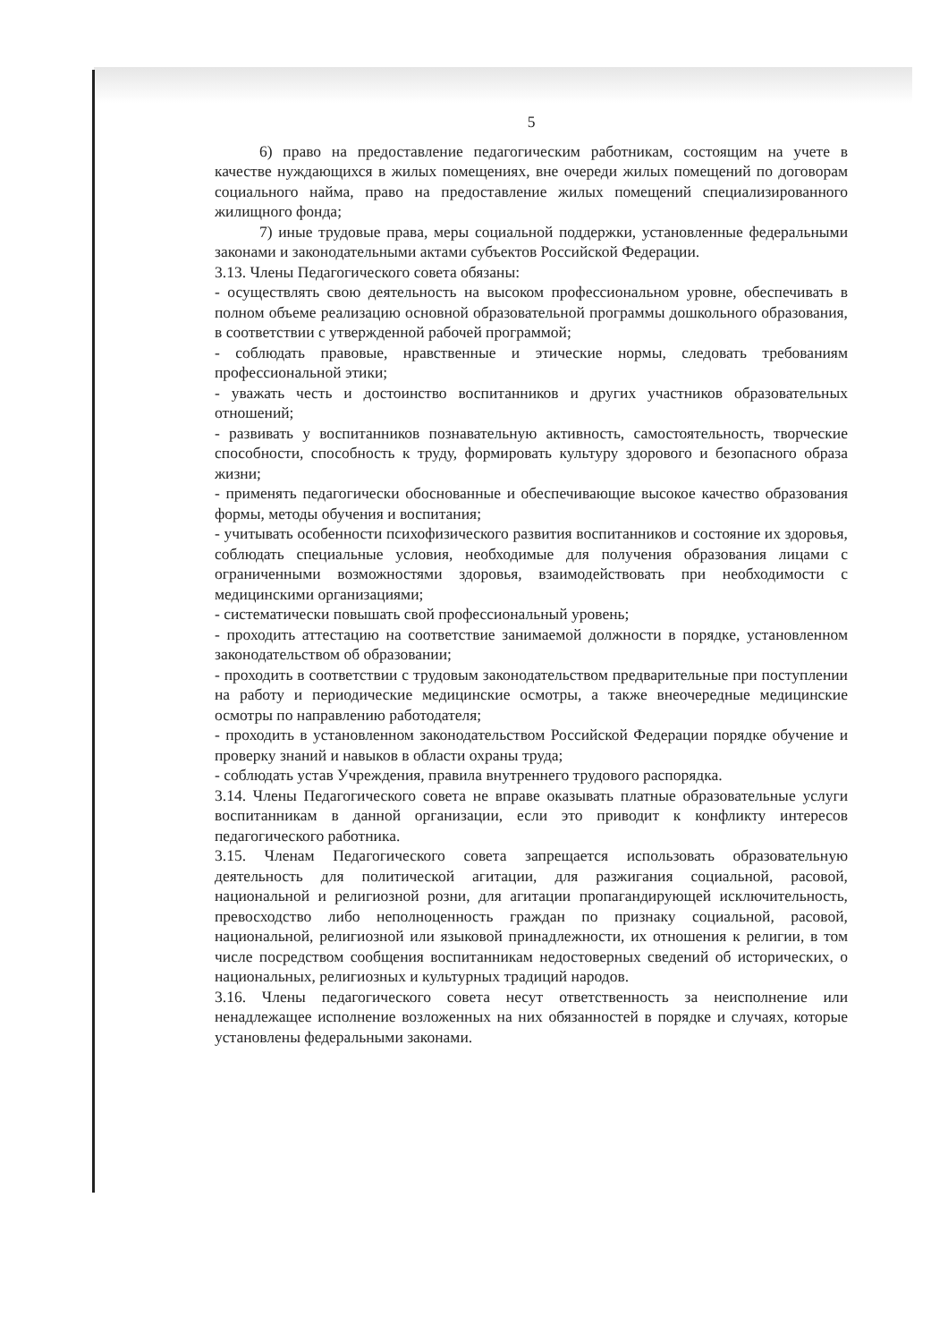5
6) право на предоставление педагогическим работникам, состоящим на учете в качестве нуждающихся в жилых помещениях, вне очереди жилых помещений по договорам социального найма, право на предоставление жилых помещений специализированного жилищного фонда;
7) иные трудовые права, меры социальной поддержки, установленные федеральными законами и законодательными актами субъектов Российской Федерации.
3.13. Члены Педагогического совета обязаны:
- осуществлять свою деятельность на высоком профессиональном уровне, обеспечивать в полном объеме реализацию основной образовательной программы дошкольного образования, в соответствии с утвержденной рабочей программой;
- соблюдать правовые, нравственные и этические нормы, следовать требованиям профессиональной этики;
- уважать честь и достоинство воспитанников и других участников образовательных отношений;
- развивать у воспитанников познавательную активность, самостоятельность, творческие способности, способность к труду, формировать культуру здорового и безопасного образа жизни;
- применять педагогически обоснованные и обеспечивающие высокое качество образования формы, методы обучения и воспитания;
- учитывать особенности психофизического развития воспитанников и состояние их здоровья, соблюдать специальные условия, необходимые для получения образования лицами с ограниченными возможностями здоровья, взаимодействовать при необходимости с медицинскими организациями;
- систематически повышать свой профессиональный уровень;
- проходить аттестацию на соответствие занимаемой должности в порядке, установленном законодательством об образовании;
- проходить в соответствии с трудовым законодательством предварительные при поступлении на работу и периодические медицинские осмотры, а также внеочередные медицинские осмотры по направлению работодателя;
- проходить в установленном законодательством Российской Федерации порядке обучение и проверку знаний и навыков в области охраны труда;
- соблюдать устав Учреждения, правила внутреннего трудового распорядка.
3.14. Члены Педагогического совета не вправе оказывать платные образовательные услуги воспитанникам в данной организации, если это приводит к конфликту интересов педагогического работника.
3.15. Членам Педагогического совета запрещается использовать образовательную деятельность для политической агитации, для разжигания социальной, расовой, национальной и религиозной розни, для агитации пропагандирующей исключительность, превосходство либо неполноценность граждан по признаку социальной, расовой, национальной, религиозной или языковой принадлежности, их отношения к религии, в том числе посредством сообщения воспитанникам недостоверных сведений об исторических, о национальных, религиозных и культурных традиций народов.
3.16. Члены педагогического совета несут ответственность за неисполнение или ненадлежащее исполнение возложенных на них обязанностей в порядке и случаях, которые установлены федеральными законами.